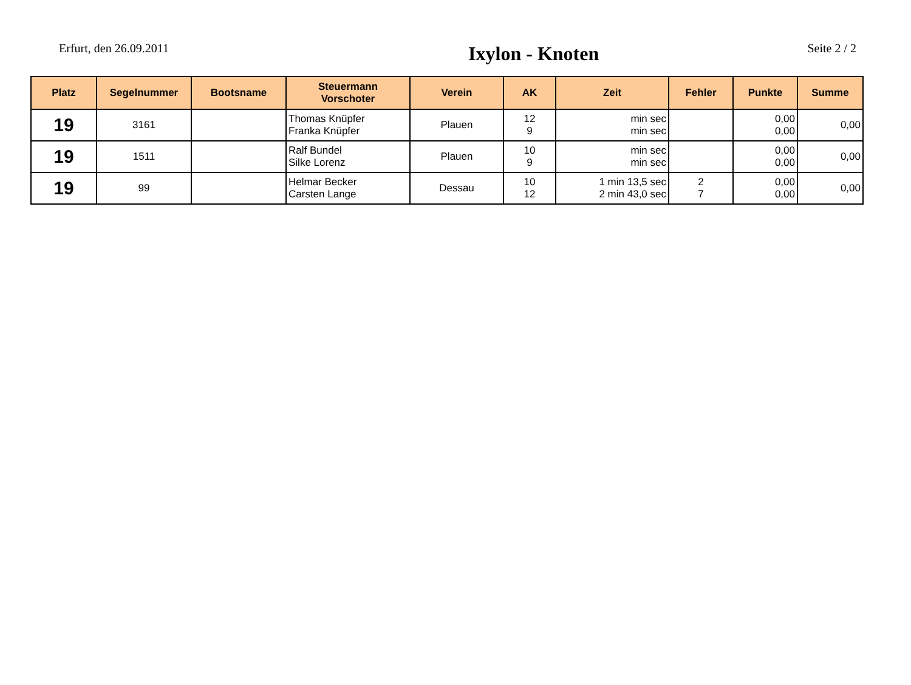Erfurt, den 26.09.2011
Ixylon - Knoten
Seite 2 / 2
| Platz | Segelnummer | Bootsname | Steuermann Vorschoter | Verein | AK | Zeit | Fehler | Punkte | Summe |
| --- | --- | --- | --- | --- | --- | --- | --- | --- | --- |
| 19 | 3161 | | Thomas Knüpfer Franka Knüpfer | Plauen | 12 9 | min sec min sec | | 0,00 0,00 | 0,00 |
| 19 | 1511 | | Ralf Bundel Silke Lorenz | Plauen | 10 9 | min sec min sec | | 0,00 0,00 | 0,00 |
| 19 | 99 | | Helmar Becker Carsten Lange | Dessau | 10 12 | 1 min 13,5 sec 2 min 43,0 sec | 2 7 | 0,00 0,00 | 0,00 |